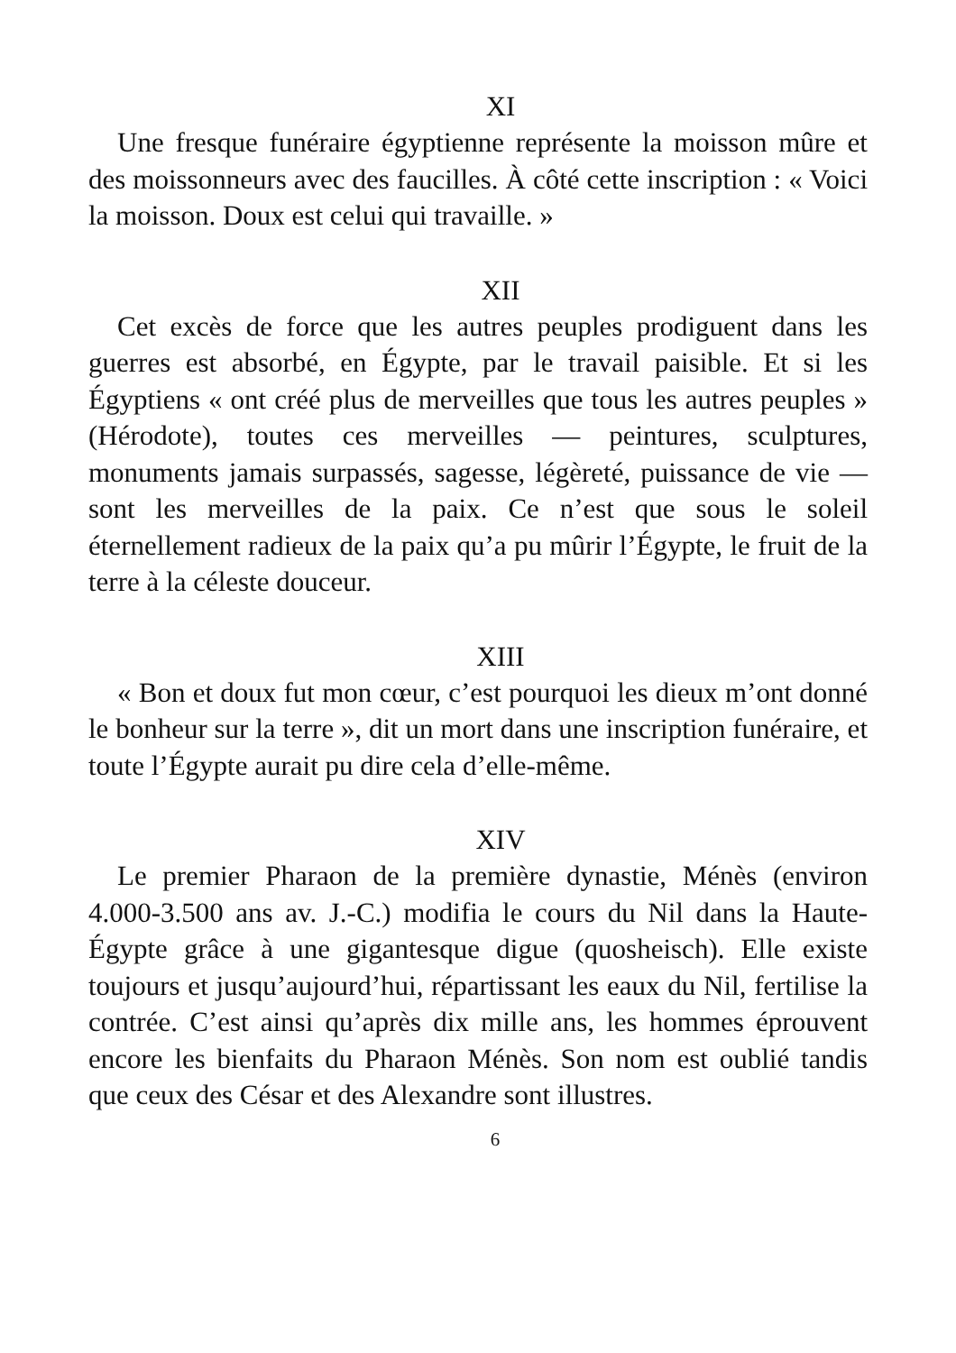XI
Une fresque funéraire égyptienne représente la moisson mûre et des moissonneurs avec des faucilles. À côté cette inscription : « Voici la moisson. Doux est celui qui travaille. »
XII
Cet excès de force que les autres peuples prodiguent dans les guerres est absorbé, en Égypte, par le travail paisible. Et si les Égyptiens « ont créé plus de merveilles que tous les autres peuples » (Hérodote), toutes ces merveilles — peintures, sculptures, monuments jamais surpassés, sagesse, légèreté, puissance de vie — sont les merveilles de la paix. Ce n’est que sous le soleil éternellement radieux de la paix qu’a pu mûrir l’Égypte, le fruit de la terre à la céleste douceur.
XIII
« Bon et doux fut mon cœur, c’est pourquoi les dieux m’ont donné le bonheur sur la terre », dit un mort dans une inscription funéraire, et toute l’Égypte aurait pu dire cela d’elle-même.
XIV
Le premier Pharaon de la première dynastie, Ménès (environ 4.000-3.500 ans av. J.-C.) modifia le cours du Nil dans la Haute-Égypte grâce à une gigantesque digue (quosheisch). Elle existe toujours et jusqu’aujourd’hui, répartissant les eaux du Nil, fertilise la contrée. C’est ainsi qu’après dix mille ans, les hommes éprouvent encore les bienfaits du Pharaon Ménès. Son nom est oublié tandis que ceux des César et des Alexandre sont illustres.
6